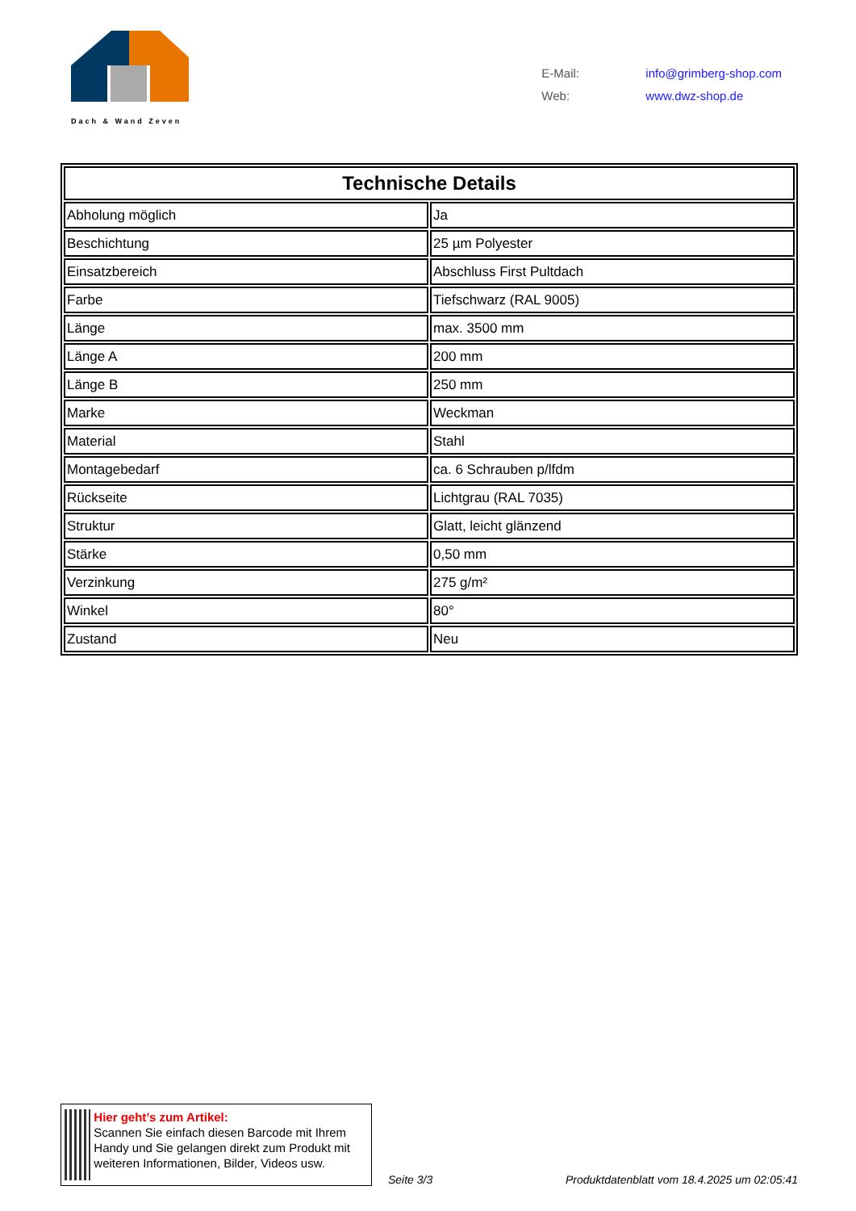Dach & Wand Zeven
| E-Mail: | info@grimberg-shop.com |
| Web: | www.dwz-shop.de |
| Technische Details | |
| --- | --- |
| Abholung möglich | Ja |
| Beschichtung | 25 µm Polyester |
| Einsatzbereich | Abschluss First Pultdach |
| Farbe | Tiefschwarz (RAL 9005) |
| Länge | max. 3500 mm |
| Länge A | 200 mm |
| Länge B | 250 mm |
| Marke | Weckman |
| Material | Stahl |
| Montagebedarf | ca. 6 Schrauben p/lfdm |
| Rückseite | Lichtgrau (RAL 7035) |
| Struktur | Glatt, leicht glänzend |
| Stärke | 0,50 mm |
| Verzinkung | 275 g/m² |
| Winkel | 80° |
| Zustand | Neu |
Hier geht’s zum Artikel:
Scannen Sie einfach diesen Barcode mit Ihrem Handy und Sie gelangen direkt zum Produkt mit weiteren Informationen, Bilder, Videos usw.
Seite 3/3
Produktdatenblatt vom 18.4.2025 um 02:05:41